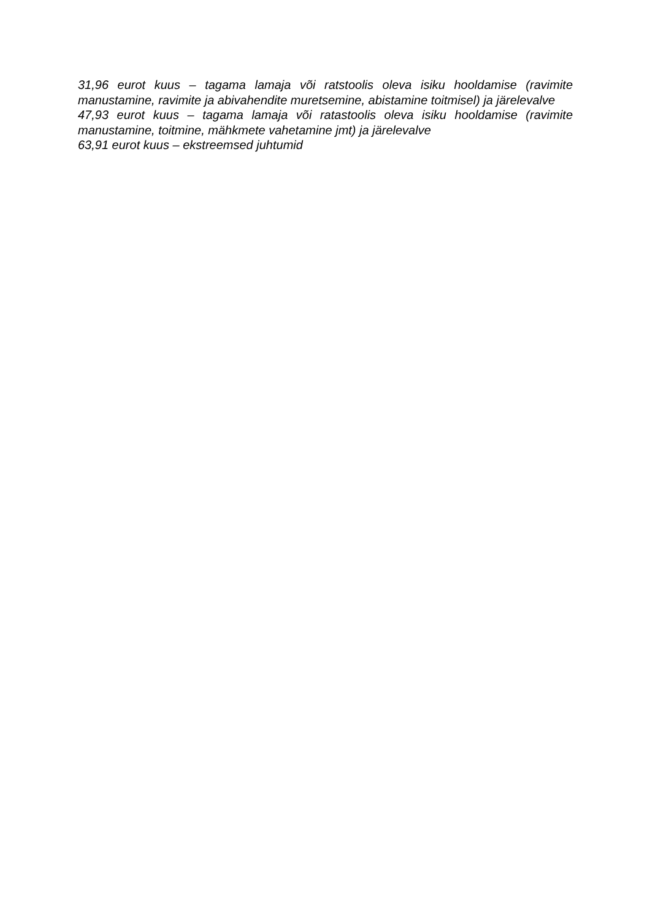31,96 eurot kuus – tagama lamaja või ratstoolis oleva isiku hooldamise (ravimite manustamine, ravimite ja abivahendite muretsemine, abistamine toitmisel) ja järelevalve
47,93 eurot kuus – tagama lamaja või ratastoolis oleva isiku hooldamise (ravimite manustamine, toitmine, mähkmete vahetamine jmt) ja järelevalve
63,91 eurot kuus – ekstreemsed juhtumid